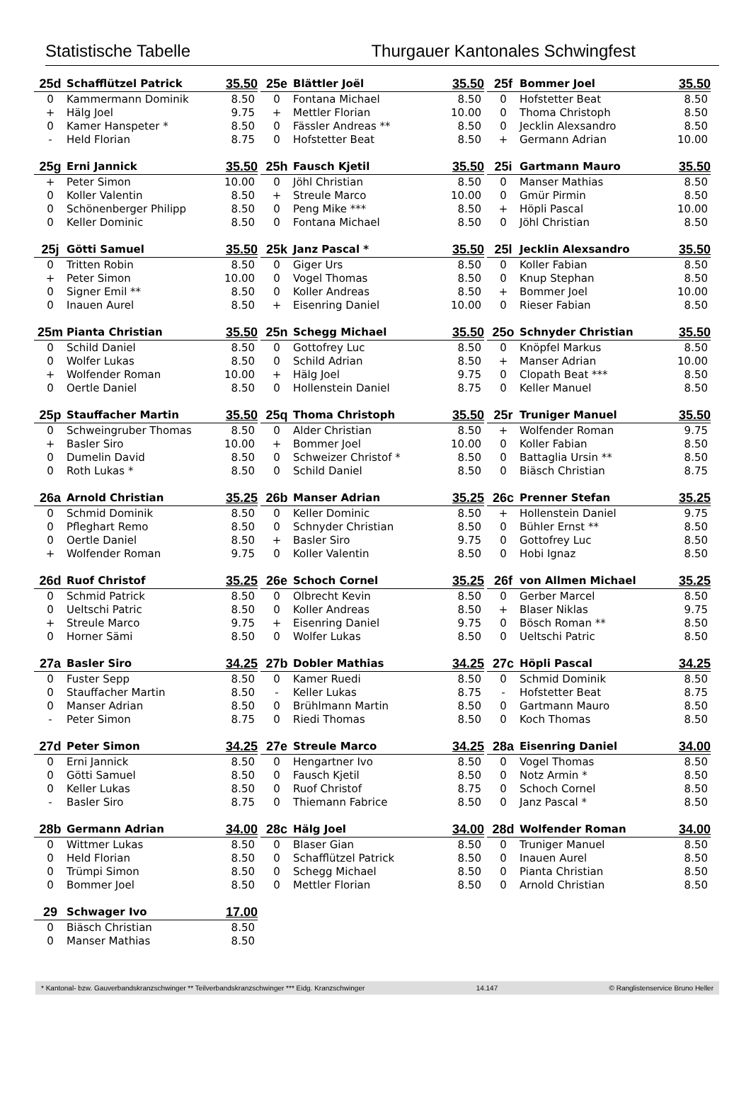Statistische Tabelle Thurgauer Kantonales Schwingfest
| 25d | Schafflützel Patrick | 35.50 |
| --- | --- | --- |
| 0 | Kammermann Dominik | 8.50 |
| + | Hälg Joel | 9.75 |
| 0 | Kamer Hanspeter * | 8.50 |
| - | Held Florian | 8.75 |
| 25e | Blättler Joël | 35.50 |
| --- | --- | --- |
| 0 | Fontana Michael | 8.50 |
| + | Mettler Florian | 10.00 |
| 0 | Fässler Andreas ** | 8.50 |
| 0 | Hofstetter Beat | 8.50 |
| 25f | Bommer Joel | 35.50 |
| --- | --- | --- |
| 0 | Hofstetter Beat | 8.50 |
| 0 | Thoma Christoph | 8.50 |
| 0 | Jecklin Alexsandro | 8.50 |
| + | Germann Adrian | 10.00 |
| 25g | Erni Jannick | 35.50 |
| --- | --- | --- |
| + | Peter Simon | 10.00 |
| 0 | Koller Valentin | 8.50 |
| 0 | Schönenberger Philipp | 8.50 |
| 0 | Keller Dominic | 8.50 |
| 25h | Fausch Kjetil | 35.50 |
| --- | --- | --- |
| 0 | Jöhl Christian | 8.50 |
| + | Streule Marco | 10.00 |
| 0 | Peng Mike *** | 8.50 |
| 0 | Fontana Michael | 8.50 |
| 25i | Gartmann Mauro | 35.50 |
| --- | --- | --- |
| 0 | Manser Mathias | 8.50 |
| 0 | Gmür Pirmin | 8.50 |
| + | Höpli Pascal | 10.00 |
| 0 | Jöhl Christian | 8.50 |
| 25j | Götti Samuel | 35.50 |
| --- | --- | --- |
| 0 | Tritten Robin | 8.50 |
| + | Peter Simon | 10.00 |
| 0 | Signer Emil ** | 8.50 |
| 0 | Inauen Aurel | 8.50 |
| 25k | Janz Pascal * | 35.50 |
| --- | --- | --- |
| 0 | Giger Urs | 8.50 |
| 0 | Vogel Thomas | 8.50 |
| 0 | Koller Andreas | 8.50 |
| + | Eisenring Daniel | 10.00 |
| 25l | Jecklin Alexsandro | 35.50 |
| --- | --- | --- |
| 0 | Koller Fabian | 8.50 |
| 0 | Knup Stephan | 8.50 |
| + | Bommer Joel | 10.00 |
| 0 | Rieser Fabian | 8.50 |
| 25m | Pianta Christian | 35.50 |
| --- | --- | --- |
| 0 | Schild Daniel | 8.50 |
| 0 | Wolfer Lukas | 8.50 |
| + | Wolfender Roman | 10.00 |
| 0 | Oertle Daniel | 8.50 |
| 25n | Schegg Michael | 35.50 |
| --- | --- | --- |
| 0 | Gottofrey Luc | 8.50 |
| 0 | Schild Adrian | 8.50 |
| + | Hälg Joel | 9.75 |
| 0 | Hollenstein Daniel | 8.75 |
| 25o | Schnyder Christian | 35.50 |
| --- | --- | --- |
| 0 | Knöpfel Markus | 8.50 |
| + | Manser Adrian | 10.00 |
| 0 | Clopath Beat *** | 8.50 |
| 0 | Keller Manuel | 8.50 |
| 25p | Stauffacher Martin | 35.50 |
| --- | --- | --- |
| 0 | Schweingruber Thomas | 8.50 |
| + | Basler Siro | 10.00 |
| 0 | Dumelin David | 8.50 |
| 0 | Roth Lukas * | 8.50 |
| 25q | Thoma Christoph | 35.50 |
| --- | --- | --- |
| 0 | Alder Christian | 8.50 |
| + | Bommer Joel | 10.00 |
| 0 | Schweizer Christof * | 8.50 |
| 0 | Schild Daniel | 8.50 |
| 25r | Truniger Manuel | 35.50 |
| --- | --- | --- |
| + | Wolfender Roman | 9.75 |
| 0 | Koller Fabian | 8.50 |
| 0 | Battaglia Ursin ** | 8.50 |
| 0 | Biäsch Christian | 8.75 |
| 26a | Arnold Christian | 35.25 |
| --- | --- | --- |
| 0 | Schmid Dominik | 8.50 |
| 0 | Pfleghart Remo | 8.50 |
| 0 | Oertle Daniel | 8.50 |
| + | Wolfender Roman | 9.75 |
| 26b | Manser Adrian | 35.25 |
| --- | --- | --- |
| 0 | Keller Dominic | 8.50 |
| 0 | Schnyder Christian | 8.50 |
| + | Basler Siro | 9.75 |
| 0 | Koller Valentin | 8.50 |
| 26c | Prenner Stefan | 35.25 |
| --- | --- | --- |
| + | Hollenstein Daniel | 9.75 |
| 0 | Bühler Ernst ** | 8.50 |
| 0 | Gottofrey Luc | 8.50 |
| 0 | Hobi Ignaz | 8.50 |
| 26d | Ruof Christof | 35.25 |
| --- | --- | --- |
| 0 | Schmid Patrick | 8.50 |
| 0 | Ueltschi Patric | 8.50 |
| + | Streule Marco | 9.75 |
| 0 | Horner Sämi | 8.50 |
| 26e | Schoch Cornel | 35.25 |
| --- | --- | --- |
| 0 | Olbrecht Kevin | 8.50 |
| 0 | Koller Andreas | 8.50 |
| + | Eisenring Daniel | 9.75 |
| 0 | Wolfer Lukas | 8.50 |
| 26f | von Allmen Michael | 35.25 |
| --- | --- | --- |
| 0 | Gerber Marcel | 8.50 |
| + | Blaser Niklas | 9.75 |
| 0 | Bösch Roman ** | 8.50 |
| 0 | Ueltschi Patric | 8.50 |
| 27a | Basler Siro | 34.25 |
| --- | --- | --- |
| 0 | Fuster Sepp | 8.50 |
| 0 | Stauffacher Martin | 8.50 |
| 0 | Manser Adrian | 8.50 |
| - | Peter Simon | 8.75 |
| 27b | Dobler Mathias | 34.25 |
| --- | --- | --- |
| 0 | Kamer Ruedi | 8.50 |
| - | Keller Lukas | 8.75 |
| 0 | Brühlmann Martin | 8.50 |
| 0 | Riedi Thomas | 8.50 |
| 27c | Höpli Pascal | 34.25 |
| --- | --- | --- |
| 0 | Schmid Dominik | 8.50 |
| - | Hofstetter Beat | 8.75 |
| 0 | Gartmann Mauro | 8.50 |
| 0 | Koch Thomas | 8.50 |
| 27d | Peter Simon | 34.25 |
| --- | --- | --- |
| 0 | Erni Jannick | 8.50 |
| 0 | Götti Samuel | 8.50 |
| 0 | Keller Lukas | 8.50 |
| - | Basler Siro | 8.75 |
| 27e | Streule Marco | 34.25 |
| --- | --- | --- |
| 0 | Hengartner Ivo | 8.50 |
| 0 | Fausch Kjetil | 8.50 |
| 0 | Ruof Christof | 8.75 |
| 0 | Thiemann Fabrice | 8.50 |
| 28a | Eisenring Daniel | 34.00 |
| --- | --- | --- |
| 0 | Vogel Thomas | 8.50 |
| 0 | Notz Armin * | 8.50 |
| 0 | Schoch Cornel | 8.50 |
| 0 | Janz Pascal * | 8.50 |
| 28b | Germann Adrian | 34.00 |
| --- | --- | --- |
| 0 | Wittmer Lukas | 8.50 |
| 0 | Held Florian | 8.50 |
| 0 | Trümpi Simon | 8.50 |
| 0 | Bommer Joel | 8.50 |
| 28c | Hälg Joel | 34.00 |
| --- | --- | --- |
| 0 | Blaser Gian | 8.50 |
| 0 | Schafflützel Patrick | 8.50 |
| 0 | Schegg Michael | 8.50 |
| 0 | Mettler Florian | 8.50 |
| 28d | Wolfender Roman | 34.00 |
| --- | --- | --- |
| 0 | Truniger Manuel | 8.50 |
| 0 | Inauen Aurel | 8.50 |
| 0 | Pianta Christian | 8.50 |
| 0 | Arnold Christian | 8.50 |
| 29 | Schwager Ivo | 17.00 |
| --- | --- | --- |
| 0 | Biäsch Christian | 8.50 |
| 0 | Manser Mathias | 8.50 |
* Kantonal- bzw. Gauverbandskranzschwinger ** Teilverbandskranzschwinger *** Eidg. Kranzschwinger 14.147 © Ranglistenservice Bruno Heller